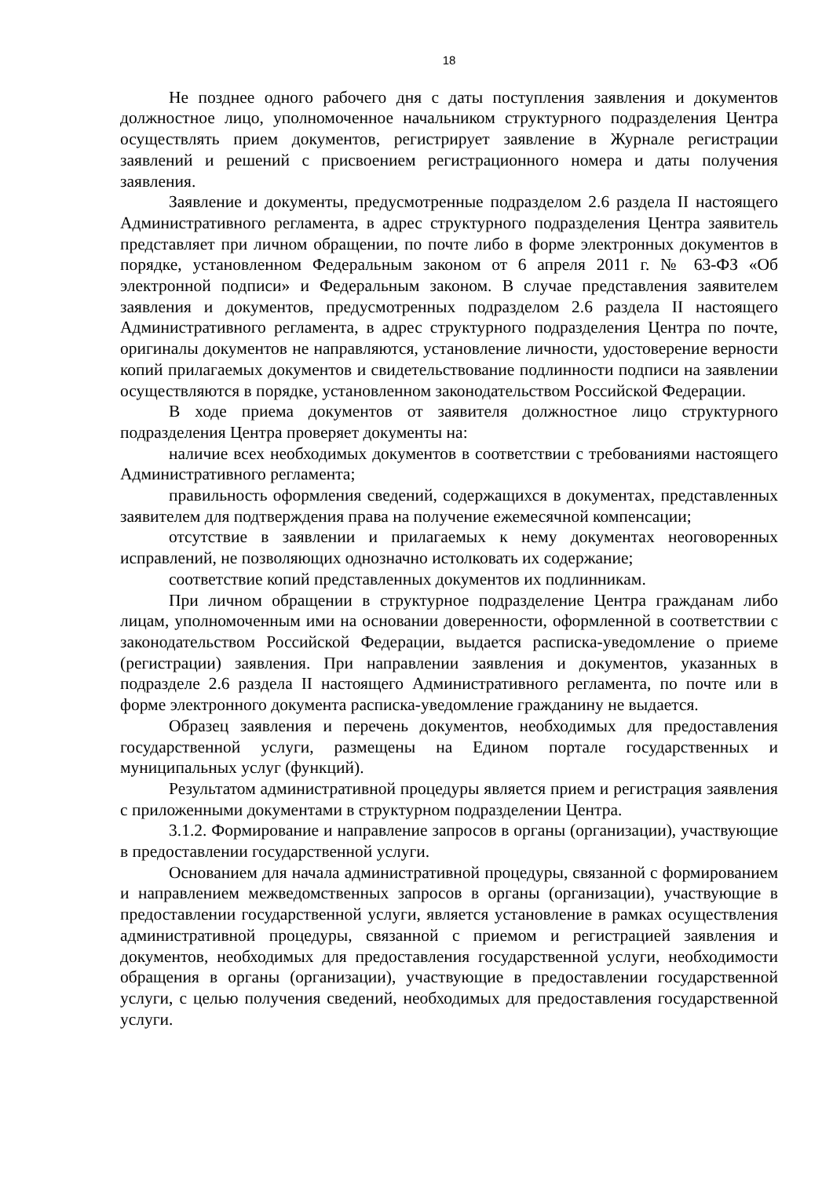18
Не позднее одного рабочего дня с даты поступления заявления и документов должностное лицо, уполномоченное начальником структурного подразделения Центра осуществлять прием документов, регистрирует заявление в Журнале регистрации заявлений и решений с присвоением регистрационного номера и даты получения заявления.
Заявление и документы, предусмотренные подразделом 2.6 раздела II настоящего Административного регламента, в адрес структурного подразделения Центра заявитель представляет при личном обращении, по почте либо в форме электронных документов в порядке, установленном Федеральным законом от 6 апреля 2011 г. № 63-ФЗ «Об электронной подписи» и Федеральным законом. В случае представления заявителем заявления и документов, предусмотренных подразделом 2.6 раздела II настоящего Административного регламента, в адрес структурного подразделения Центра по почте, оригиналы документов не направляются, установление личности, удостоверение верности копий прилагаемых документов и свидетельствование подлинности подписи на заявлении осуществляются в порядке, установленном законодательством Российской Федерации.
В ходе приема документов от заявителя должностное лицо структурного подразделения Центра проверяет документы на:
наличие всех необходимых документов в соответствии с требованиями настоящего Административного регламента;
правильность оформления сведений, содержащихся в документах, представленных заявителем для подтверждения права на получение ежемесячной компенсации;
отсутствие в заявлении и прилагаемых к нему документах неоговоренных исправлений, не позволяющих однозначно истолковать их содержание;
соответствие копий представленных документов их подлинникам.
При личном обращении в структурное подразделение Центра гражданам либо лицам, уполномоченным ими на основании доверенности, оформленной в соответствии с законодательством Российской Федерации, выдается расписка-уведомление о приеме (регистрации) заявления. При направлении заявления и документов, указанных в подразделе 2.6 раздела II настоящего Административного регламента, по почте или в форме электронного документа расписка-уведомление гражданину не выдается.
Образец заявления и перечень документов, необходимых для предоставления государственной услуги, размещены на Едином портале государственных и муниципальных услуг (функций).
Результатом административной процедуры является прием и регистрация заявления с приложенными документами в структурном подразделении Центра.
3.1.2. Формирование и направление запросов в органы (организации), участвующие в предоставлении государственной услуги.
Основанием для начала административной процедуры, связанной с формированием и направлением межведомственных запросов в органы (организации), участвующие в предоставлении государственной услуги, является установление в рамках осуществления административной процедуры, связанной с приемом и регистрацией заявления и документов, необходимых для предоставления государственной услуги, необходимости обращения в органы (организации), участвующие в предоставлении государственной услуги, с целью получения сведений, необходимых для предоставления государственной услуги.